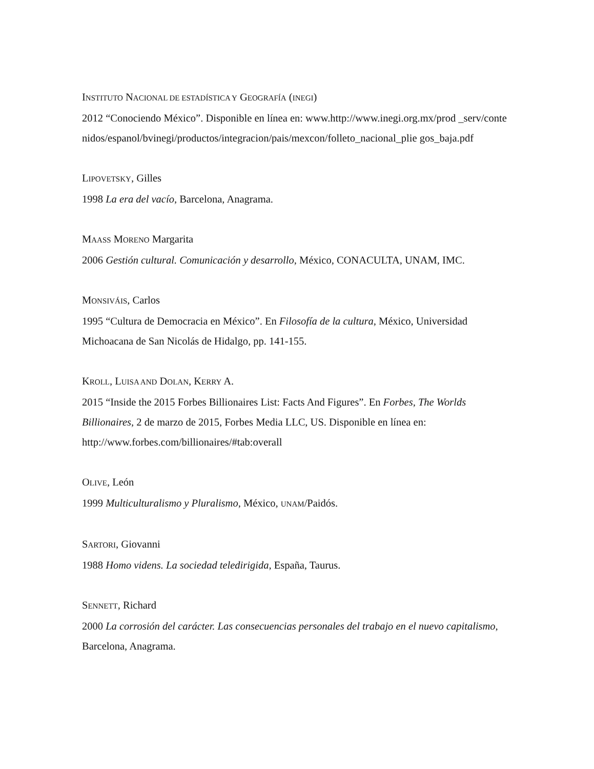INSTITUTO NACIONAL DE ESTADÍSTICA Y GEOGRAFÍA (INEGI)
2012 “Conociendo México”. Disponible en línea en: www.http://www.inegi.org.mx/prod _serv/contenidos/espanol/bvinegi/productos/integracion/pais/mexcon/folleto_nacional_plie gos_baja.pdf
LIPOVETSKY, Gilles
1998 La era del vacío, Barcelona, Anagrama.
MAASS MORENO Margarita
2006 Gestión cultural. Comunicación y desarrollo, México, CONACULTA, UNAM, IMC.
MONSIVÁIS, Carlos
1995 “Cultura de Democracia en México”. En Filosofía de la cultura, México, Universidad Michoacana de San Nicolás de Hidalgo, pp. 141-155.
KROLL, LUISA AND DOLAN, KERRY A.
2015 “Inside the 2015 Forbes Billionaires List: Facts And Figures”. En Forbes, The Worlds Billionaires, 2 de marzo de 2015, Forbes Media LLC, US. Disponible en línea en: http://www.forbes.com/billionaires/#tab:overall
OLIVE, León
1999 Multiculturalismo y Pluralismo, México, UNAM/Paidós.
SARTORI, Giovanni
1988 Homo videns. La sociedad teledirigida, España, Taurus.
SENNETT, Richard
2000 La corrosión del carácter. Las consecuencias personales del trabajo en el nuevo capitalismo, Barcelona, Anagrama.